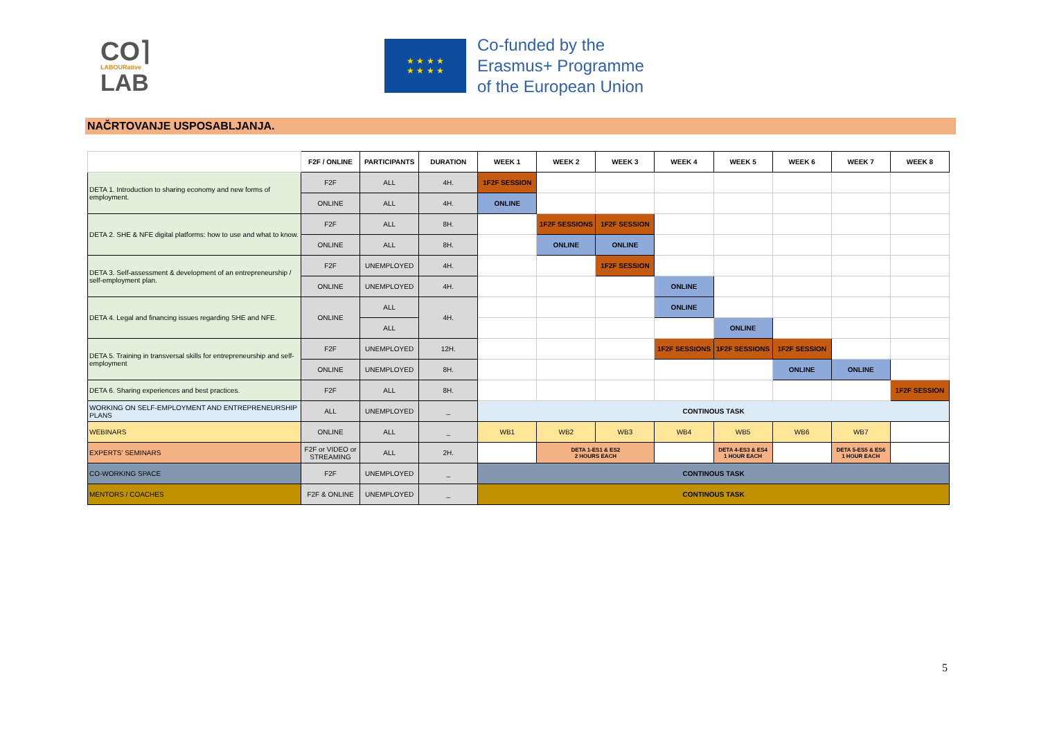CO⌉
LABOURative
LAB
★ ★ ★ ★
★ ★ ★ ★
Co-funded by the
Erasmus+ Programme
of the European Union
NAČRTOVANJE USPOSABLJANJA.
| | F2F / ONLINE | PARTICIPANTS | DURATION | WEEK 1 | WEEK 2 | WEEK 3 | WEEK 4 | WEEK 5 | WEEK 6 | WEEK 7 | WEEK 8 |
| --- | --- | --- | --- | --- | --- | --- | --- | --- | --- | --- | --- |
| DETA 1. Introduction to sharing economy and new forms of employment. | F2F | ALL | 4H. | 1F2F SESSION | | | | | | | |
| | ONLINE | ALL | 4H. | ONLINE | | | | | | | |
| DETA 2. SHE & NFE digital platforms: how to use and what to know. | F2F | ALL | 8H. | | 1F2F SESSIONS | 1F2F SESSION | | | | | |
| | ONLINE | ALL | 8H. | | ONLINE | ONLINE | | | | | |
| DETA 3. Self-assessment & development of an entrepreneurship / self-employment plan. | F2F | UNEMPLOYED | 4H. | | | 1F2F SESSION | | | | | |
| | ONLINE | UNEMPLOYED | 4H. | | | | ONLINE | | | | |
| DETA 4. Legal and financing issues regarding SHE and NFE. | ONLINE | ALL | 4H. | | | | ONLINE | | | | |
| | | ALL | | | | | | ONLINE | | | |
| DETA 5. Training in transversal skills for entrepreneurship and self-employment | F2F | UNEMPLOYED | 12H. | | | | 1F2F SESSIONS | 1F2F SESSIONS | 1F2F SESSION | | |
| | ONLINE | UNEMPLOYED | 8H. | | | | | | ONLINE | ONLINE | |
| DETA 6. Sharing experiences and best practices. | F2F | ALL | 8H. | | | | | | | | 1F2F SESSION |
| WORKING ON SELF-EMPLOYMENT AND ENTREPRENEURSHIP PLANS | ALL | UNEMPLOYED | _ | CONTINOUS TASK | | | | | | | |
| WEBINARS | ONLINE | ALL | _ | WB1 | WB2 | WB3 | WB4 | WB5 | WB6 | WB7 | |
| EXPERTS' SEMINARS | F2F or VIDEO or STREAMING | ALL | 2H. | | DETA 1-ES1 & ES2 2 HOURS EACH | | | DETA 4-ES3 & ES4 1 HOUR EACH | | DETA 5-ES5 & ES6 1 HOUR EACH | |
| CO-WORKING SPACE | F2F | UNEMPLOYED | _ | CONTINOUS TASK | | | | | | | |
| MENTORS / COACHES | F2F & ONLINE | UNEMPLOYED | _ | CONTINOUS TASK | | | | | | | |
5